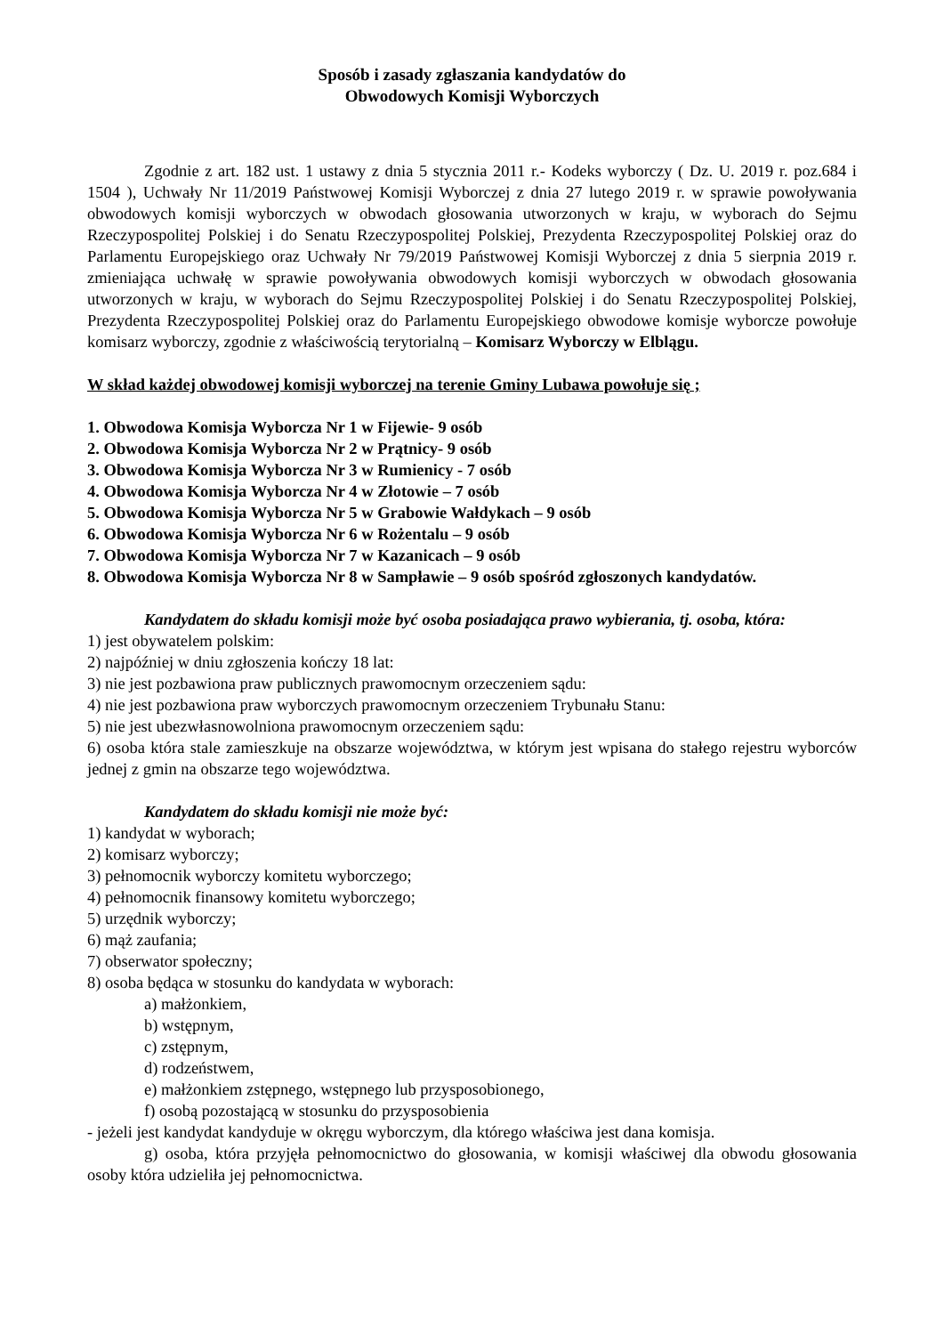Sposób i zasady zgłaszania kandydatów do
Obwodowych Komisji Wyborczych
Zgodnie z art. 182 ust. 1 ustawy z dnia 5 stycznia 2011 r.- Kodeks wyborczy ( Dz. U. 2019 r. poz.684 i 1504 ), Uchwały Nr 11/2019 Państwowej Komisji Wyborczej z dnia 27 lutego 2019 r. w sprawie powoływania obwodowych komisji wyborczych w obwodach głosowania utworzonych w kraju, w wyborach do Sejmu Rzeczypospolitej Polskiej i do Senatu Rzeczypospolitej Polskiej, Prezydenta Rzeczypospolitej Polskiej oraz do Parlamentu Europejskiego oraz Uchwały Nr 79/2019 Państwowej Komisji Wyborczej z dnia 5 sierpnia 2019 r. zmieniająca uchwałę w sprawie powoływania obwodowych komisji wyborczych w obwodach głosowania utworzonych w kraju, w wyborach do Sejmu Rzeczypospolitej Polskiej i do Senatu Rzeczypospolitej Polskiej, Prezydenta Rzeczypospolitej Polskiej oraz do Parlamentu Europejskiego obwodowe komisje wyborcze powołuje komisarz wyborczy, zgodnie z właściwością terytorialną – Komisarz Wyborczy w Elblągu.
W skład każdej obwodowej komisji wyborczej na terenie Gminy Lubawa powołuje się ;
1. Obwodowa Komisja Wyborcza Nr 1 w Fijewie- 9 osób
2. Obwodowa Komisja Wyborcza Nr 2 w Prątnicy- 9 osób
3. Obwodowa Komisja Wyborcza Nr 3 w Rumienicy - 7 osób
4. Obwodowa Komisja Wyborcza Nr 4 w Złotowie – 7 osób
5. Obwodowa Komisja Wyborcza Nr 5 w Grabowie Wałdykach – 9 osób
6. Obwodowa Komisja Wyborcza Nr 6 w Rożentalu – 9 osób
7. Obwodowa Komisja Wyborcza Nr 7 w Kazanicach – 9 osób
8. Obwodowa Komisja Wyborcza Nr 8 w Sampławie – 9 osób spośród zgłoszonych kandydatów.
Kandydatem do składu komisji może być osoba posiadająca prawo wybierania, tj. osoba, która:
1) jest obywatelem polskim:
2) najpóźniej w dniu zgłoszenia kończy 18 lat:
3) nie jest pozbawiona praw publicznych prawomocnym orzeczeniem sądu:
4) nie jest pozbawiona praw wyborczych prawomocnym orzeczeniem Trybunału Stanu:
5) nie jest ubezwłasnowolniona prawomocnym orzeczeniem sądu:
6) osoba która stale zamieszkuje na obszarze województwa, w którym jest wpisana do stałego rejestru wyborców jednej z gmin na obszarze tego województwa.
Kandydatem do składu komisji nie może być:
1) kandydat w wyborach;
2) komisarz wyborczy;
3) pełnomocnik wyborczy komitetu wyborczego;
4) pełnomocnik finansowy komitetu wyborczego;
5) urzędnik wyborczy;
6) mąż zaufania;
7) obserwator społeczny;
8) osoba będąca w stosunku do kandydata w wyborach:
a) małżonkiem,
b) wstępnym,
c) zstępnym,
d) rodzeństwem,
e) małżonkiem zstępnego, wstępnego lub przysposobionego,
f) osobą pozostającą w stosunku do przysposobienia
- jeżeli jest kandydat kandyduje w okręgu wyborczym, dla którego właściwa jest dana komisja.
g) osoba, która przyjęła pełnomocnictwo do głosowania, w komisji właściwej dla obwodu głosowania osoby która udzieliła jej pełnomocnictwa.